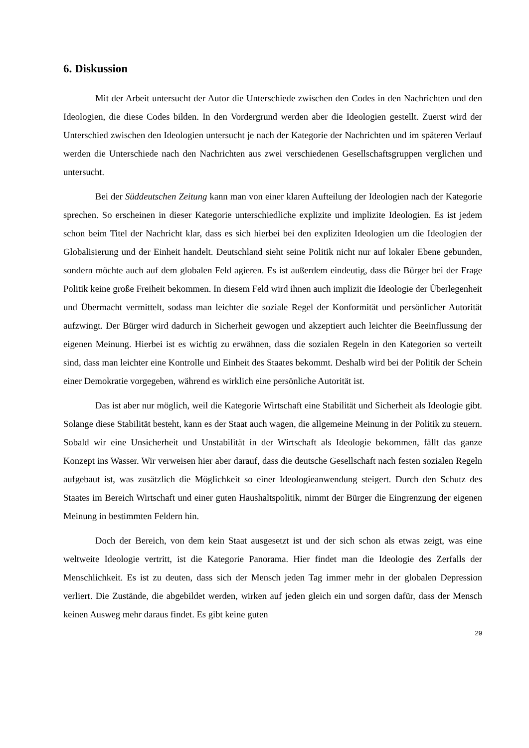6. Diskussion
Mit der Arbeit untersucht der Autor die Unterschiede zwischen den Codes in den Nachrichten und den Ideologien, die diese Codes bilden. In den Vordergrund werden aber die Ideologien gestellt. Zuerst wird der Unterschied zwischen den Ideologien untersucht je nach der Kategorie der Nachrichten und im späteren Verlauf werden die Unterschiede nach den Nachrichten aus zwei verschiedenen Gesellschaftsgruppen verglichen und untersucht.
Bei der Süddeutschen Zeitung kann man von einer klaren Aufteilung der Ideologien nach der Kategorie sprechen. So erscheinen in dieser Kategorie unterschiedliche explizite und implizite Ideologien. Es ist jedem schon beim Titel der Nachricht klar, dass es sich hierbei bei den expliziten Ideologien um die Ideologien der Globalisierung und der Einheit handelt. Deutschland sieht seine Politik nicht nur auf lokaler Ebene gebunden, sondern möchte auch auf dem globalen Feld agieren. Es ist außerdem eindeutig, dass die Bürger bei der Frage Politik keine große Freiheit bekommen. In diesem Feld wird ihnen auch implizit die Ideologie der Überlegenheit und Übermacht vermittelt, sodass man leichter die soziale Regel der Konformität und persönlicher Autorität aufzwingt. Der Bürger wird dadurch in Sicherheit gewogen und akzeptiert auch leichter die Beeinflussung der eigenen Meinung. Hierbei ist es wichtig zu erwähnen, dass die sozialen Regeln in den Kategorien so verteilt sind, dass man leichter eine Kontrolle und Einheit des Staates bekommt. Deshalb wird bei der Politik der Schein einer Demokratie vorgegeben, während es wirklich eine persönliche Autorität ist.
Das ist aber nur möglich, weil die Kategorie Wirtschaft eine Stabilität und Sicherheit als Ideologie gibt. Solange diese Stabilität besteht, kann es der Staat auch wagen, die allgemeine Meinung in der Politik zu steuern. Sobald wir eine Unsicherheit und Unstabilität in der Wirtschaft als Ideologie bekommen, fällt das ganze Konzept ins Wasser. Wir verweisen hier aber darauf, dass die deutsche Gesellschaft nach festen sozialen Regeln aufgebaut ist, was zusätzlich die Möglichkeit so einer Ideologieanwendung steigert. Durch den Schutz des Staates im Bereich Wirtschaft und einer guten Haushaltspolitik, nimmt der Bürger die Eingrenzung der eigenen Meinung in bestimmten Feldern hin.
Doch der Bereich, von dem kein Staat ausgesetzt ist und der sich schon als etwas zeigt, was eine weltweite Ideologie vertritt, ist die Kategorie Panorama. Hier findet man die Ideologie des Zerfalls der Menschlichkeit. Es ist zu deuten, dass sich der Mensch jeden Tag immer mehr in der globalen Depression verliert. Die Zustände, die abgebildet werden, wirken auf jeden gleich ein und sorgen dafür, dass der Mensch keinen Ausweg mehr daraus findet. Es gibt keine guten
29